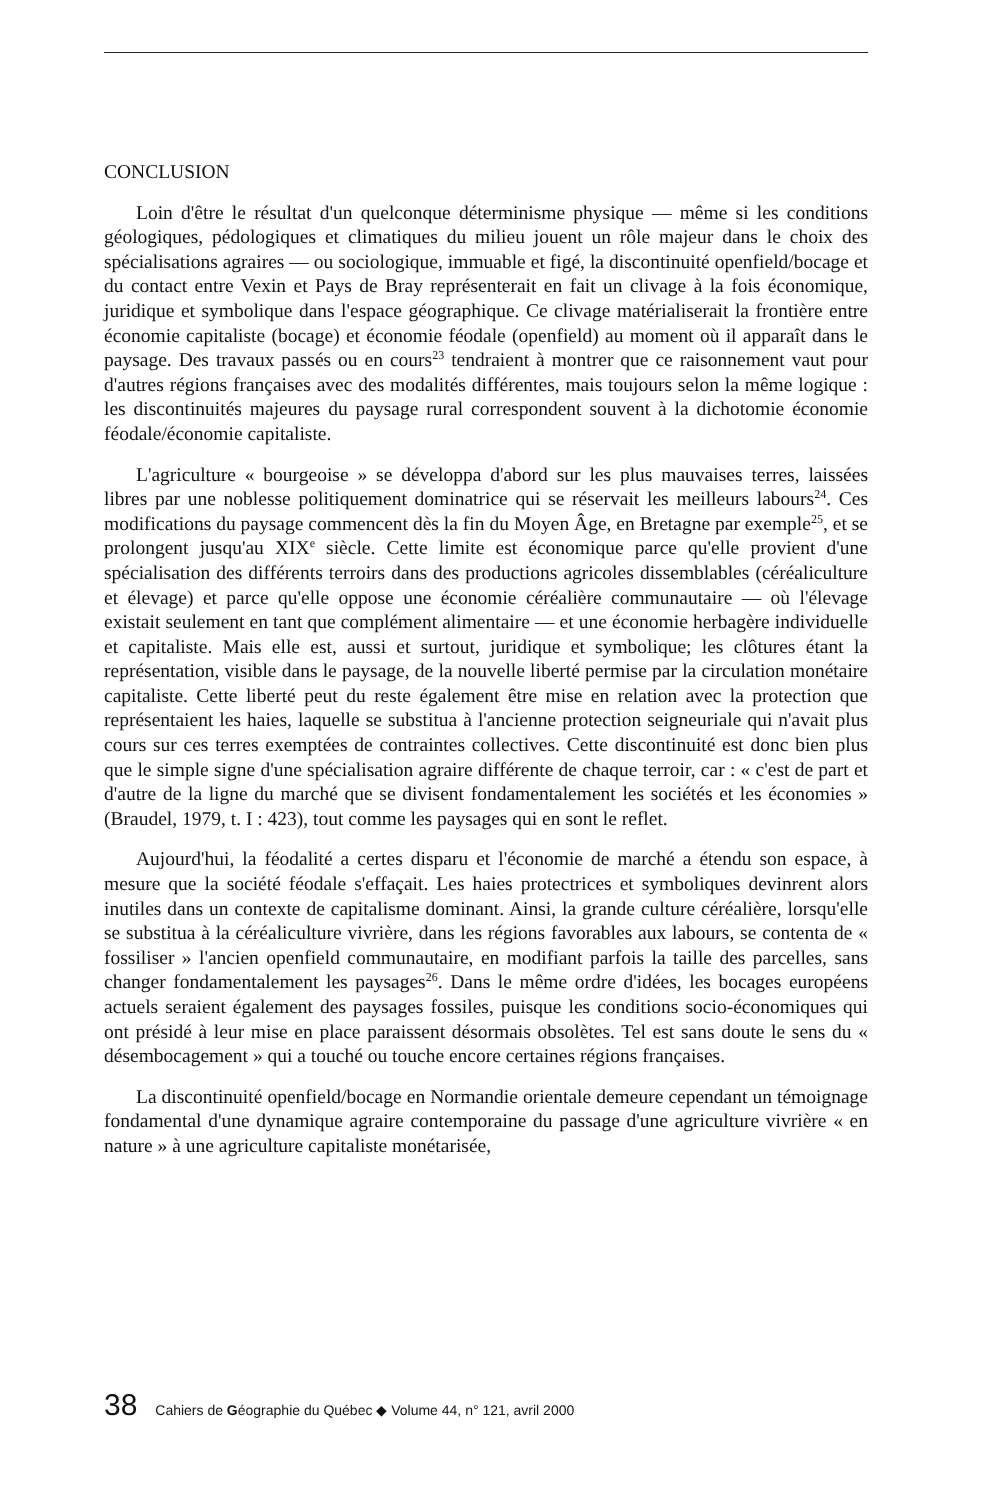CONCLUSION
Loin d'être le résultat d'un quelconque déterminisme physique — même si les conditions géologiques, pédologiques et climatiques du milieu jouent un rôle majeur dans le choix des spécialisations agraires — ou sociologique, immuable et figé, la discontinuité openfield/bocage et du contact entre Vexin et Pays de Bray représenterait en fait un clivage à la fois économique, juridique et symbolique dans l'espace géographique. Ce clivage matérialiserait la frontière entre économie capitaliste (bocage) et économie féodale (openfield) au moment où il apparaît dans le paysage. Des travaux passés ou en cours<sup>23</sup> tendraient à montrer que ce raisonnement vaut pour d'autres régions françaises avec des modalités différentes, mais toujours selon la même logique : les discontinuités majeures du paysage rural correspondent souvent à la dichotomie économie féodale/économie capitaliste.
L'agriculture « bourgeoise » se développa d'abord sur les plus mauvaises terres, laissées libres par une noblesse politiquement dominatrice qui se réservait les meilleurs labours<sup>24</sup>. Ces modifications du paysage commencent dès la fin du Moyen Âge, en Bretagne par exemple<sup>25</sup>, et se prolongent jusqu'au XIX<sup>e</sup> siècle. Cette limite est économique parce qu'elle provient d'une spécialisation des différents terroirs dans des productions agricoles dissemblables (céréaliculture et élevage) et parce qu'elle oppose une économie céréalière communautaire — où l'élevage existait seulement en tant que complément alimentaire — et une économie herbagère individuelle et capitaliste. Mais elle est, aussi et surtout, juridique et symbolique; les clôtures étant la représentation, visible dans le paysage, de la nouvelle liberté permise par la circulation monétaire capitaliste. Cette liberté peut du reste également être mise en relation avec la protection que représentaient les haies, laquelle se substitua à l'ancienne protection seigneuriale qui n'avait plus cours sur ces terres exemptées de contraintes collectives. Cette discontinuité est donc bien plus que le simple signe d'une spécialisation agraire différente de chaque terroir, car : « c'est de part et d'autre de la ligne du marché que se divisent fondamentalement les sociétés et les économies » (Braudel, 1979, t. I : 423), tout comme les paysages qui en sont le reflet.
Aujourd'hui, la féodalité a certes disparu et l'économie de marché a étendu son espace, à mesure que la société féodale s'effaçait. Les haies protectrices et symboliques devinrent alors inutiles dans un contexte de capitalisme dominant. Ainsi, la grande culture céréalière, lorsqu'elle se substitua à la céréaliculture vivrière, dans les régions favorables aux labours, se contenta de « fossiliser » l'ancien openfield communautaire, en modifiant parfois la taille des parcelles, sans changer fondamentalement les paysages<sup>26</sup>. Dans le même ordre d'idées, les bocages européens actuels seraient également des paysages fossiles, puisque les conditions socio-économiques qui ont présidé à leur mise en place paraissent désormais obsolètes. Tel est sans doute le sens du « désembocagement » qui a touché ou touche encore certaines régions françaises.
La discontinuité openfield/bocage en Normandie orientale demeure cependant un témoignage fondamental d'une dynamique agraire contemporaine du passage d'une agriculture vivrière « en nature » à une agriculture capitaliste monétarisée,
38 Cahiers de Géographie du Québec ◆ Volume 44, n° 121, avril 2000